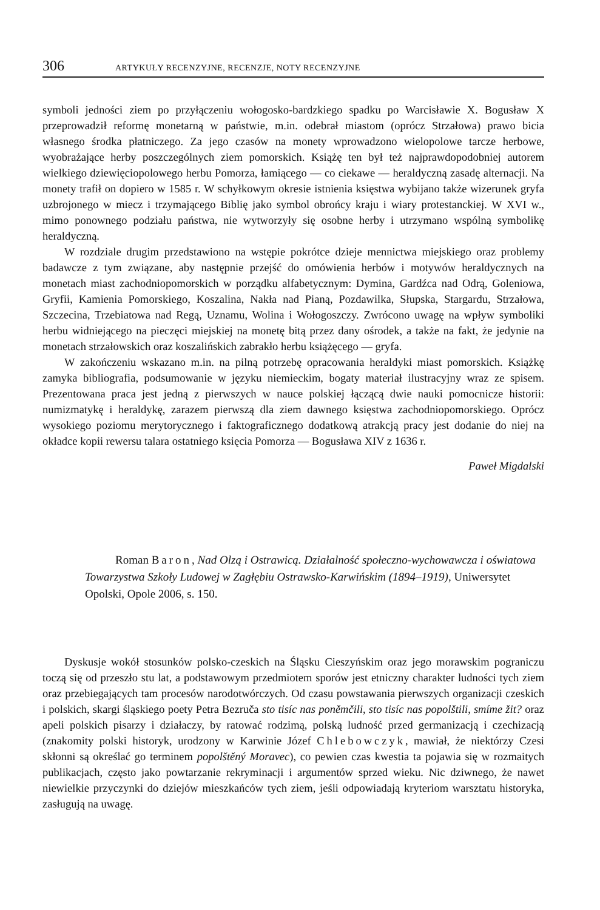306 ARTYKUŁY RECENZYJNE, RECENZJE, NOTY RECENZYJNE
symboli jedności ziem po przyłączeniu wołogosko-bardzkiego spadku po Warcisławie X. Bogusław X przeprowadził reformę monetarną w państwie, m.in. odebrał miastom (oprócz Strzałowa) prawo bicia własnego środka płatniczego. Za jego czasów na monety wprowadzono wielopolowe tarcze herbowe, wyobrażające herby poszczególnych ziem pomorskich. Książę ten był też najprawdopodobniej autorem wielkiego dziewięciopolowego herbu Pomorza, łamiącego — co ciekawe — heraldyczną zasadę alternacji. Na monety trafił on dopiero w 1585 r. W schyłkowym okresie istnienia księstwa wybijano także wizerunek gryfa uzbrojonego w miecz i trzymającego Biblię jako symbol obrońcy kraju i wiary protestanckiej. W XVI w., mimo ponownego podziału państwa, nie wytworzyły się osobne herby i utrzymano wspólną symbolikę heraldyczną.
W rozdziale drugim przedstawiono na wstępie pokrótce dzieje mennictwa miejskiego oraz problemy badawcze z tym związane, aby następnie przejść do omówienia herbów i motywów heraldycznych na monetach miast zachodniopomorskich w porządku alfabetycznym: Dymina, Gardźca nad Odrą, Goleniowa, Gryfii, Kamienia Pomorskiego, Koszalina, Nakła nad Pianą, Pozdawilka, Słupska, Stargardu, Strzałowa, Szczecina, Trzebiatowa nad Regą, Uznamu, Wolina i Wołogoszczy. Zwrócono uwagę na wpływ symboliki herbu widniejącego na pieczęci miejskiej na monetę bitą przez dany ośrodek, a także na fakt, że jedynie na monetach strzałowskich oraz koszalińskich zabrakło herbu książęcego — gryfa.
W zakończeniu wskazano m.in. na pilną potrzebę opracowania heraldyki miast pomorskich. Książkę zamyka bibliografia, podsumowanie w języku niemieckim, bogaty materiał ilustracyjny wraz ze spisem. Prezentowana praca jest jedną z pierwszych w nauce polskiej łączącą dwie nauki pomocnicze historii: numizmatykę i heraldykę, zarazem pierwszą dla ziem dawnego księstwa zachodniopomorskiego. Oprócz wysokiego poziomu merytorycznego i faktograficznego dodatkową atrakcją pracy jest dodanie do niej na okładce kopii rewersu talara ostatniego księcia Pomorza — Bogusława XIV z 1636 r.
Paweł Migdalski
Roman Baron, Nad Olzą i Ostrawicą. Działalność społeczno-wychowawcza i oświatowa Towarzystwa Szkoły Ludowej w Zagłębiu Ostrawsko-Karwińskim (1894–1919), Uniwersytet Opolski, Opole 2006, s. 150.
Dyskusje wokół stosunków polsko-czeskich na Śląsku Cieszyńskim oraz jego morawskim pograniczu toczą się od przeszło stu lat, a podstawowym przedmiotem sporów jest etniczny charakter ludności tych ziem oraz przebiegających tam procesów narodotwórczych. Od czasu powstawania pierwszych organizacji czeskich i polskich, skargi śląskiego poety Petra Bezruča sto tisíc nas poněmčili, sto tisíc nas popolštili, smíme žit? oraz apeli polskich pisarzy i działaczy, by ratować rodzimą, polską ludność przed germanizacją i czechizacją (znakomity polski historyk, urodzony w Karwinie Józef Chlebowczyk, mawiał, że niektórzy Czesi skłonni są określać go terminem popolštěný Moravec), co pewien czas kwestia ta pojawia się w rozmaitych publikacjach, często jako powtarzanie rekryminacji i argumentów sprzed wieku. Nic dziwnego, że nawet niewielkie przyczynki do dziejów mieszkańców tych ziem, jeśli odpowiadają kryteriom warsztatu historyka, zasługują na uwagę.